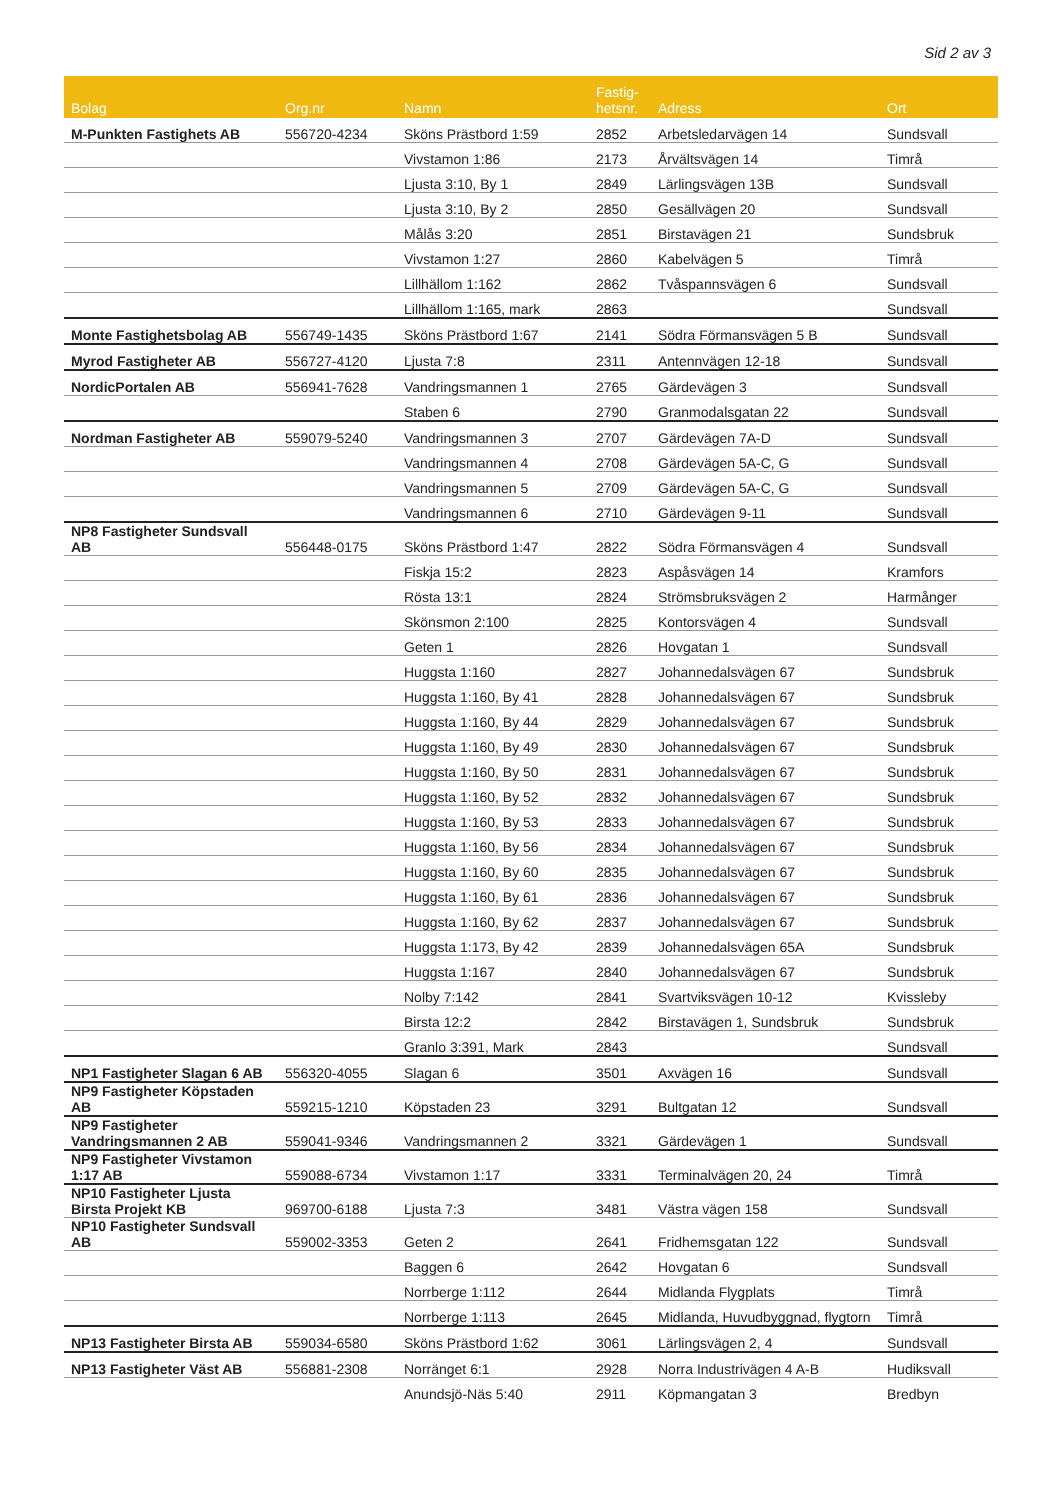Sid 2 av 3
| Bolag | Org.nr | Namn | Fastig- hetsnr. | Adress | Ort |
| --- | --- | --- | --- | --- | --- |
| M-Punkten Fastighets AB | 556720-4234 | Sköns Prästbord 1:59 | 2852 | Arbetsledarvägen 14 | Sundsvall |
| | | Vivstamon 1:86 | 2173 | Årvältsvägen 14 | Timrå |
| | | Ljusta 3:10, By 1 | 2849 | Lärlingsvägen 13B | Sundsvall |
| | | Ljusta 3:10, By 2 | 2850 | Gesällvägen 20 | Sundsvall |
| | | Målås 3:20 | 2851 | Birstavägen 21 | Sundsbruk |
| | | Vivstamon 1:27 | 2860 | Kabelvägen 5 | Timrå |
| | | Lillhällom 1:162 | 2862 | Tvåspannsvägen 6 | Sundsvall |
| | | Lillhällom 1:165, mark | 2863 | | Sundsvall |
| Monte Fastighetsbolag AB | 556749-1435 | Sköns Prästbord 1:67 | 2141 | Södra Förmansvägen 5 B | Sundsvall |
| Myrod Fastigheter AB | 556727-4120 | Ljusta 7:8 | 2311 | Antennvägen 12-18 | Sundsvall |
| NordicPortalen AB | 556941-7628 | Vandringsmannen 1 | 2765 | Gärdevägen 3 | Sundsvall |
| | | Staben 6 | 2790 | Granmodalsgatan 22 | Sundsvall |
| Nordman Fastigheter AB | 559079-5240 | Vandringsmannen 3 | 2707 | Gärdevägen 7A-D | Sundsvall |
| | | Vandringsmannen 4 | 2708 | Gärdevägen 5A-C, G | Sundsvall |
| | | Vandringsmannen 5 | 2709 | Gärdevägen 5A-C, G | Sundsvall |
| | | Vandringsmannen 6 | 2710 | Gärdevägen 9-11 | Sundsvall |
| NP8 Fastigheter Sundsvall AB | 556448-0175 | Sköns Prästbord 1:47 | 2822 | Södra Förmansvägen 4 | Sundsvall |
| | | Fiskja 15:2 | 2823 | Aspåsvägen 14 | Kramfors |
| | | Rösta 13:1 | 2824 | Strömsbruksvägen 2 | Harmånger |
| | | Skönsmon 2:100 | 2825 | Kontorsvägen 4 | Sundsvall |
| | | Geten 1 | 2826 | Hovgatan 1 | Sundsvall |
| | | Huggsta 1:160 | 2827 | Johannedalsvägen 67 | Sundsbruk |
| | | Huggsta 1:160, By 41 | 2828 | Johannedalsvägen 67 | Sundsbruk |
| | | Huggsta 1:160, By 44 | 2829 | Johannedalsvägen 67 | Sundsbruk |
| | | Huggsta 1:160, By 49 | 2830 | Johannedalsvägen 67 | Sundsbruk |
| | | Huggsta 1:160, By 50 | 2831 | Johannedalsvägen 67 | Sundsbruk |
| | | Huggsta 1:160, By 52 | 2832 | Johannedalsvägen 67 | Sundsbruk |
| | | Huggsta 1:160, By 53 | 2833 | Johannedalsvägen 67 | Sundsbruk |
| | | Huggsta 1:160, By 56 | 2834 | Johannedalsvägen 67 | Sundsbruk |
| | | Huggsta 1:160, By 60 | 2835 | Johannedalsvägen 67 | Sundsbruk |
| | | Huggsta 1:160, By 61 | 2836 | Johannedalsvägen 67 | Sundsbruk |
| | | Huggsta 1:160, By 62 | 2837 | Johannedalsvägen 67 | Sundsbruk |
| | | Huggsta 1:173, By 42 | 2839 | Johannedalsvägen 65A | Sundsbruk |
| | | Huggsta 1:167 | 2840 | Johannedalsvägen 67 | Sundsbruk |
| | | Nolby 7:142 | 2841 | Svartviksvägen 10-12 | Kvissleby |
| | | Birsta 12:2 | 2842 | Birstavägen 1, Sundsbruk | Sundsbruk |
| | | Granlo 3:391, Mark | 2843 | | Sundsvall |
| NP1 Fastigheter Slagan 6 AB | 556320-4055 | Slagan 6 | 3501 | Axvägen 16 | Sundsvall |
| NP9 Fastigheter Köpstaden AB | 559215-1210 | Köpstaden 23 | 3291 | Bultgatan 12 | Sundsvall |
| NP9 Fastigheter Vandringsmannen 2 AB | 559041-9346 | Vandringsmannen 2 | 3321 | Gärdevägen 1 | Sundsvall |
| NP9 Fastigheter Vivstamon 1:17 AB | 559088-6734 | Vivstamon 1:17 | 3331 | Terminalvägen 20, 24 | Timrå |
| NP10 Fastigheter Ljusta Birsta Projekt KB | 969700-6188 | Ljusta 7:3 | 3481 | Västra vägen 158 | Sundsvall |
| NP10 Fastigheter Sundsvall AB | 559002-3353 | Geten 2 | 2641 | Fridhemsgatan 122 | Sundsvall |
| | | Baggen 6 | 2642 | Hovgatan 6 | Sundsvall |
| | | Norrberge 1:112 | 2644 | Midlanda Flygplats | Timrå |
| | | Norrberge 1:113 | 2645 | Midlanda, Huvudbyggnad, flygtorn | Timrå |
| NP13 Fastigheter Birsta AB | 559034-6580 | Sköns Prästbord 1:62 | 3061 | Lärlingsvägen 2, 4 | Sundsvall |
| NP13 Fastigheter Väst AB | 556881-2308 | Norränget 6:1 | 2928 | Norra Industrivägen 4 A-B | Hudiksvall |
| | | Anundsjö-Näs 5:40 | 2911 | Köpmangatan 3 | Bredbyn |